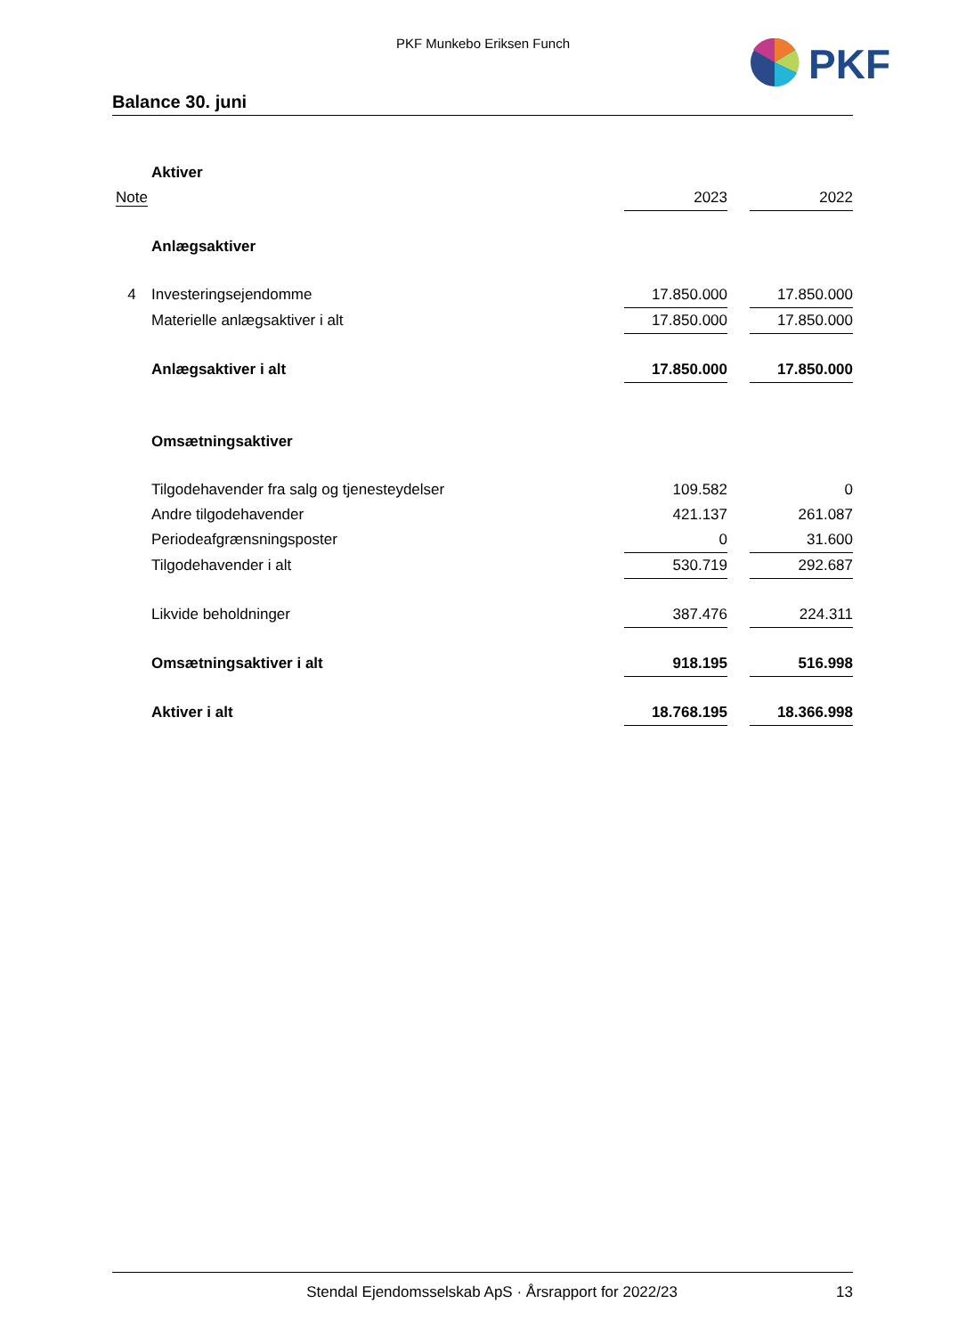PKF Munkebo Eriksen Funch
PKF
Balance 30. juni
| | Aktiver | | | |
| Note | | 2023 | | 2022 |
| | Anlægsaktiver | | | |
| 4 | Investeringsejendomme | 17.850.000 | | 17.850.000 |
| | Materielle anlægsaktiver i alt | 17.850.000 | | 17.850.000 |
| | Anlægsaktiver i alt | 17.850.000 | | 17.850.000 |
| | Omsætningsaktiver | | | |
| | Tilgodehavender fra salg og tjenesteydelser | 109.582 | | 0 |
| | Andre tilgodehavender | 421.137 | | 261.087 |
| | Periodeafgrænsningsposter | 0 | | 31.600 |
| | Tilgodehavender i alt | 530.719 | | 292.687 |
| | Likvide beholdninger | 387.476 | | 224.311 |
| | Omsætningsaktiver i alt | 918.195 | | 516.998 |
| | Aktiver i alt | 18.768.195 | | 18.366.998 |
Stendal Ejendomsselskab ApS · Årsrapport for 2022/23 13